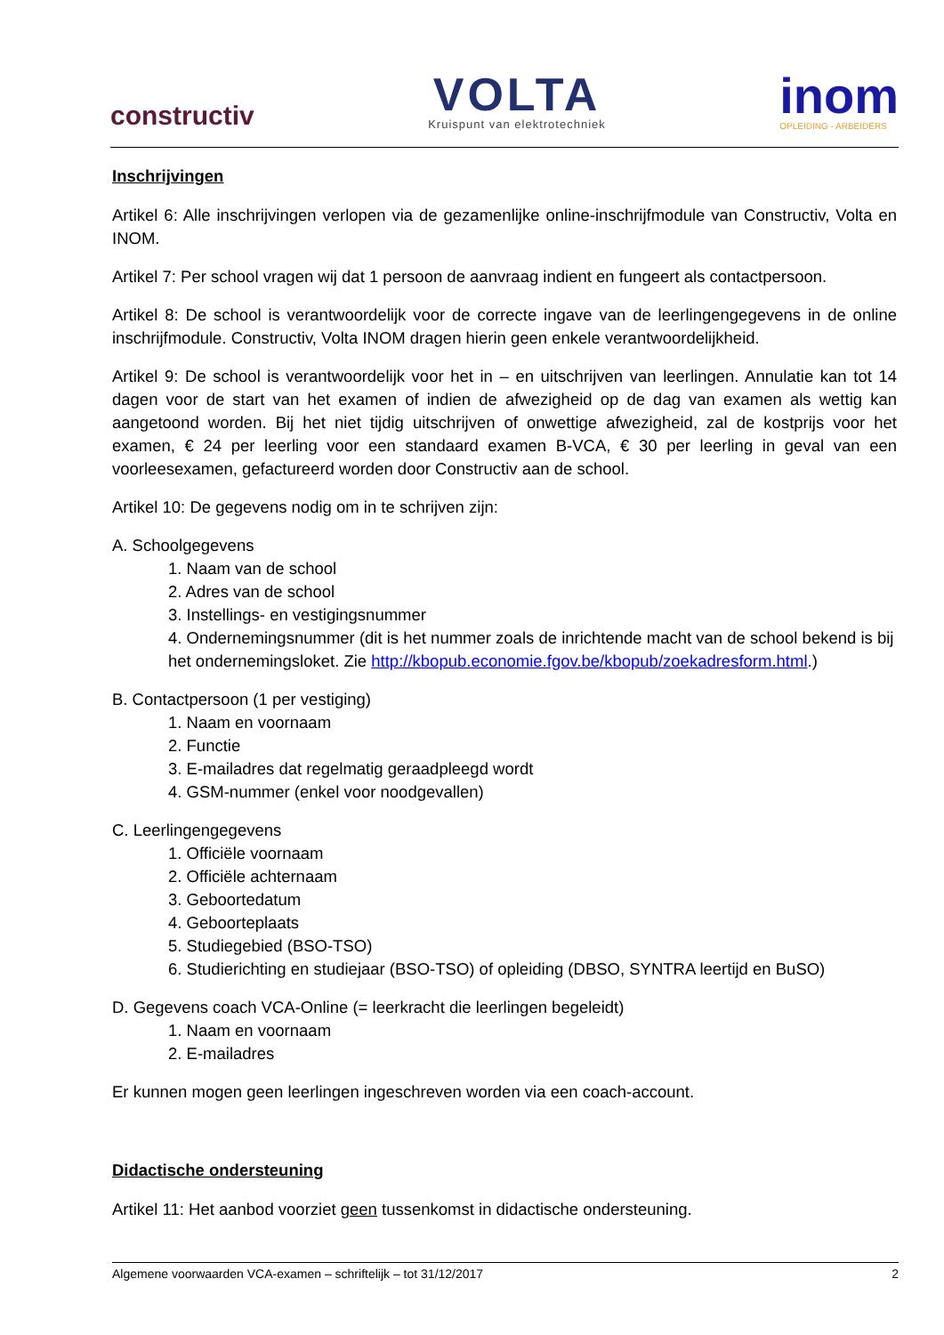constructiv
VOLTA
Kruispunt van elektrotechniek
inom
OPLEIDING - ARBEIDERS
Inschrijvingen
Artikel 6: Alle inschrijvingen verlopen via de gezamenlijke online-inschrijfmodule van Constructiv, Volta en INOM.
Artikel 7: Per school vragen wij dat 1 persoon de aanvraag indient en fungeert als contactpersoon.
Artikel 8: De school is verantwoordelijk voor de correcte ingave van de leerlingengegevens in de online inschrijfmodule. Constructiv, Volta INOM dragen hierin geen enkele verantwoordelijkheid.
Artikel 9: De school is verantwoordelijk voor het in – en uitschrijven van leerlingen. Annulatie kan tot 14 dagen voor de start van het examen of indien de afwezigheid op de dag van examen als wettig kan aangetoond worden. Bij het niet tijdig uitschrijven of onwettige afwezigheid, zal de kostprijs voor het examen, € 24 per leerling voor een standaard examen B-VCA, € 30 per leerling in geval van een voorleesexamen, gefactureerd worden door Constructiv aan de school.
Artikel 10: De gegevens nodig om in te schrijven zijn:
A. Schoolgegevens
1. Naam van de school
2. Adres van de school
3. Instellings- en vestigingsnummer
4. Ondernemingsnummer (dit is het nummer zoals de inrichtende macht van de school bekend is bij het ondernemingsloket. Zie http://kbopub.economie.fgov.be/kbopub/zoekadresform.html.)
B. Contactpersoon (1 per vestiging)
1. Naam en voornaam
2. Functie
3. E-mailadres dat regelmatig geraadpleegd wordt
4. GSM-nummer (enkel voor noodgevallen)
C. Leerlingengegevens
1. Officiële voornaam
2. Officiële achternaam
3. Geboortedatum
4. Geboorteplaats
5. Studiegebied (BSO-TSO)
6. Studierichting en studiejaar (BSO-TSO) of opleiding (DBSO, SYNTRA leertijd en BuSO)
D. Gegevens coach VCA-Online (= leerkracht die leerlingen begeleidt)
1. Naam en voornaam
2. E-mailadres
Er kunnen mogen geen leerlingen ingeschreven worden via een coach-account.
Didactische ondersteuning
Artikel 11: Het aanbod voorziet geen tussenkomst in didactische ondersteuning.
Algemene voorwaarden VCA-examen – schriftelijk – tot 31/12/2017 2